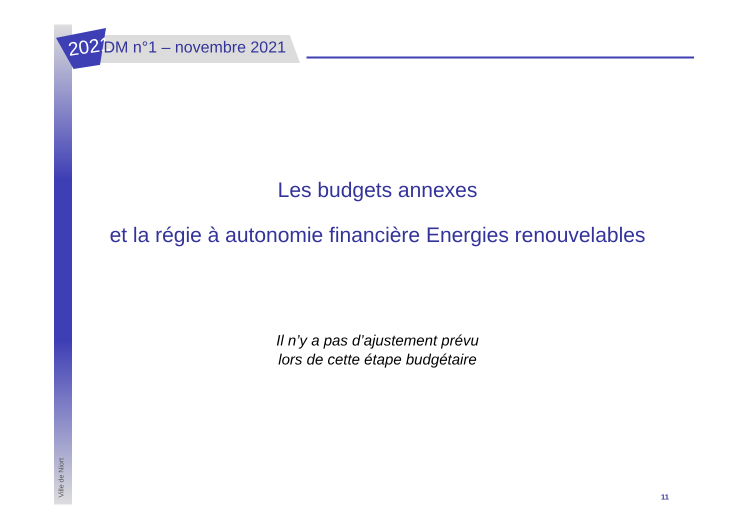2021 DM n°1 – novembre 2021
Les budgets annexes
et la régie à autonomie financière Energies renouvelables
Il n’y a pas d’ajustement prévu
lors de cette étape budgétaire
Ville de Niort
11